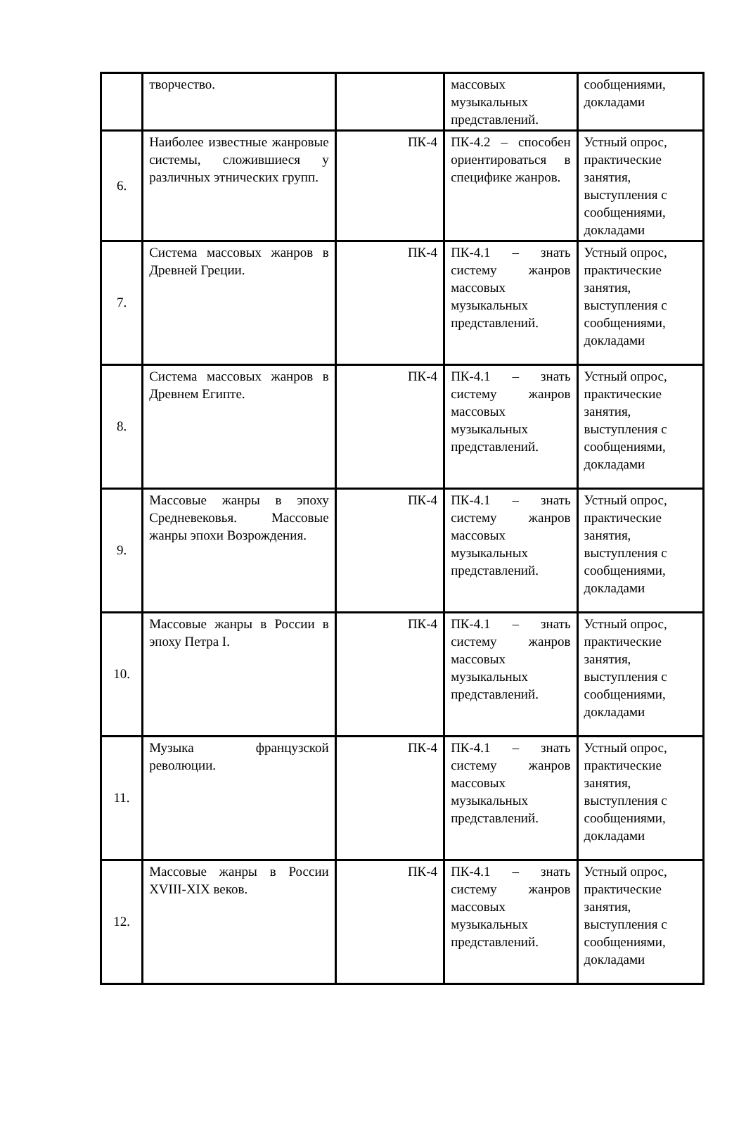| | творчество. | | массовых музыкальных представлений. | сообщениями, докладами |
| 6. | Наиболее известные жанровые системы, сложившиеся у различных этнических групп. | ПК-4 | ПК-4.2 – способен ориентироваться в специфике жанров. | Устный опрос, практические занятия, выступления с сообщениями, докладами |
| 7. | Система массовых жанров в Древней Греции. | ПК-4 | ПК-4.1 – знать систему жанров массовых музыкальных представлений. | Устный опрос, практические занятия, выступления с сообщениями, докладами |
| 8. | Система массовых жанров в Древнем Египте. | ПК-4 | ПК-4.1 – знать систему жанров массовых музыкальных представлений. | Устный опрос, практические занятия, выступления с сообщениями, докладами |
| 9. | Массовые жанры в эпоху Средневековья. Массовые жанры эпохи Возрождения. | ПК-4 | ПК-4.1 – знать систему жанров массовых музыкальных представлений. | Устный опрос, практические занятия, выступления с сообщениями, докладами |
| 10. | Массовые жанры в России в эпоху Петра I. | ПК-4 | ПК-4.1 – знать систему жанров массовых музыкальных представлений. | Устный опрос, практические занятия, выступления с сообщениями, докладами |
| 11. | Музыка французской революции. | ПК-4 | ПК-4.1 – знать систему жанров массовых музыкальных представлений. | Устный опрос, практические занятия, выступления с сообщениями, докладами |
| 12. | Массовые жанры в России XVIII-XIX веков. | ПК-4 | ПК-4.1 – знать систему жанров массовых музыкальных представлений. | Устный опрос, практические занятия, выступления с сообщениями, докладами |